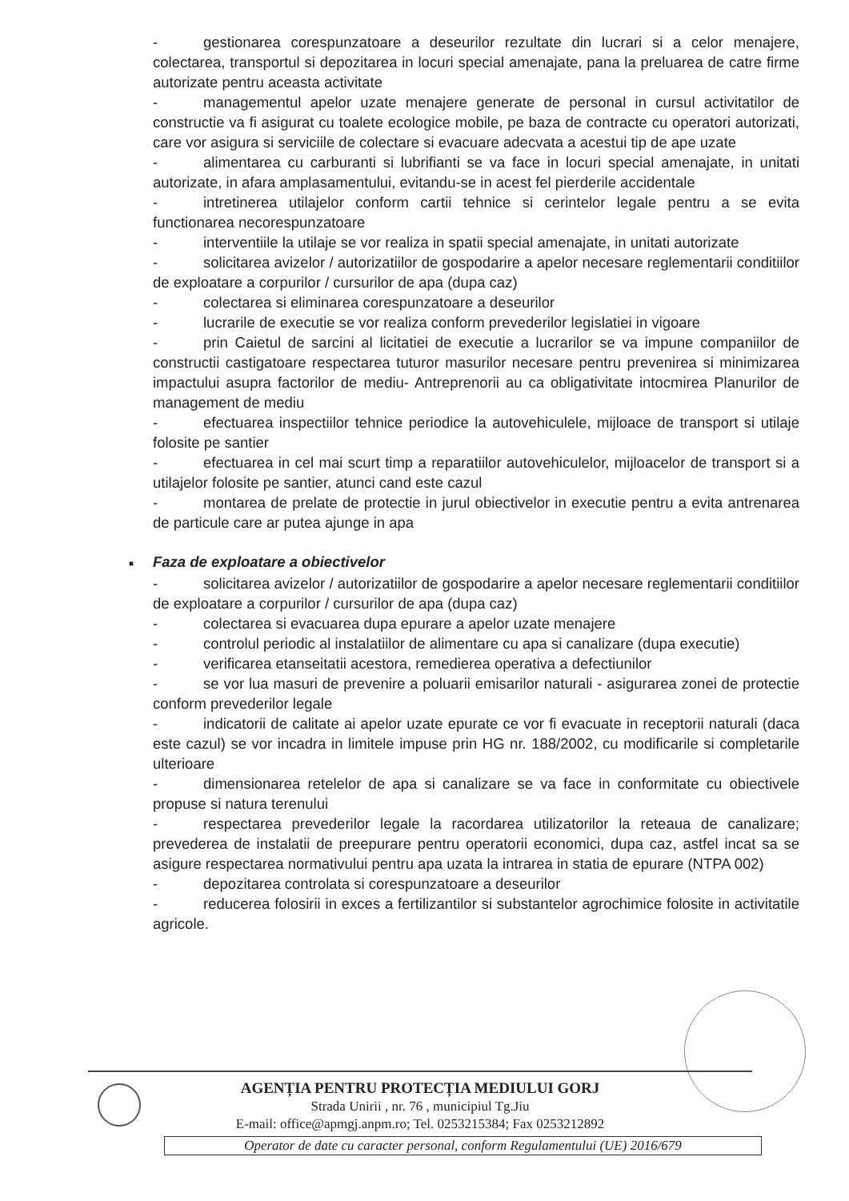- gestionarea corespunzatoare a deseurilor rezultate din lucrari si a celor menajere, colectarea, transportul si depozitarea in locuri special amenajate, pana la preluarea de catre firme autorizate pentru aceasta activitate
- managementul apelor uzate menajere generate de personal in cursul activitatilor de constructie va fi asigurat cu toalete ecologice mobile, pe baza de contracte cu operatori autorizati, care vor asigura si serviciile de colectare si evacuare adecvata a acestui tip de ape uzate
- alimentarea cu carburanti si lubrifianti se va face in locuri special amenajate, in unitati autorizate, in afara amplasamentului, evitandu-se in acest fel pierderile accidentale
- intretinerea utilajelor conform cartii tehnice si cerintelor legale pentru a se evita functionarea necorespunzatoare
- interventiile la utilaje se vor realiza in spatii special amenajate, in unitati autorizate
- solicitarea avizelor / autorizatiilor de gospodarire a apelor necesare reglementarii conditiilor de exploatare a corpurilor / cursurilor de apa (dupa caz)
- colectarea si eliminarea corespunzatoare a deseurilor
- lucrarile de executie se vor realiza conform prevederilor legislatiei in vigoare
- prin Caietul de sarcini al licitatiei de executie a lucrarilor se va impune companiilor de constructii castigatoare respectarea tuturor masurilor necesare pentru prevenirea si minimizarea impactului asupra factorilor de mediu- Antreprenorii au ca obligativitate intocmirea Planurilor de management de mediu
- efectuarea inspectiilor tehnice periodice la autovehiculele, mijloace de transport si utilaje folosite pe santier
- efectuarea in cel mai scurt timp a reparatiilor autovehiculelor, mijloacelor de transport si a utilajelor folosite pe santier, atunci cand este cazul
- montarea de prelate de protectie in jurul obiectivelor in executie pentru a evita antrenarea de particule care ar putea ajunge in apa
■ Faza de exploatare a obiectivelor
- solicitarea avizelor / autorizatiilor de gospodarire a apelor necesare reglementarii conditiilor de exploatare a corpurilor / cursurilor de apa (dupa caz)
- colectarea si evacuarea dupa epurare a apelor uzate menajere
- controlul periodic al instalatiilor de alimentare cu apa si canalizare (dupa executie)
- verificarea etanseitatii acestora, remedierea operativa a defectiunilor
- se vor lua masuri de prevenire a poluarii emisarilor naturali - asigurarea zonei de protectie conform prevederilor legale
- indicatorii de calitate ai apelor uzate epurate ce vor fi evacuate in receptorii naturali (daca este cazul) se vor incadra in limitele impuse prin HG nr. 188/2002, cu modificarile si completarile ulterioare
- dimensionarea retelelor de apa si canalizare se va face in conformitate cu obiectivele propuse si natura terenului
- respectarea prevederilor legale la racordarea utilizatorilor la reteaua de canalizare; prevederea de instalatii de preepurare pentru operatorii economici, dupa caz, astfel incat sa se asigure respectarea normativului pentru apa uzata la intrarea in statia de epurare (NTPA 002)
- depozitarea controlata si corespunzatoare a deseurilor
- reducerea folosirii in exces a fertilizantilor si substantelor agrochimice folosite in activitatile agricole.
AGENȚIA PENTRU PROTECȚIA MEDIULUI GORJ
Strada Unirii , nr. 76 , municipiul Tg.Jiu
E-mail: office@apmgj.anpm.ro; Tel. 0253215384; Fax 0253212892
Operator de date cu caracter personal, conform Regulamentului (UE) 2016/679